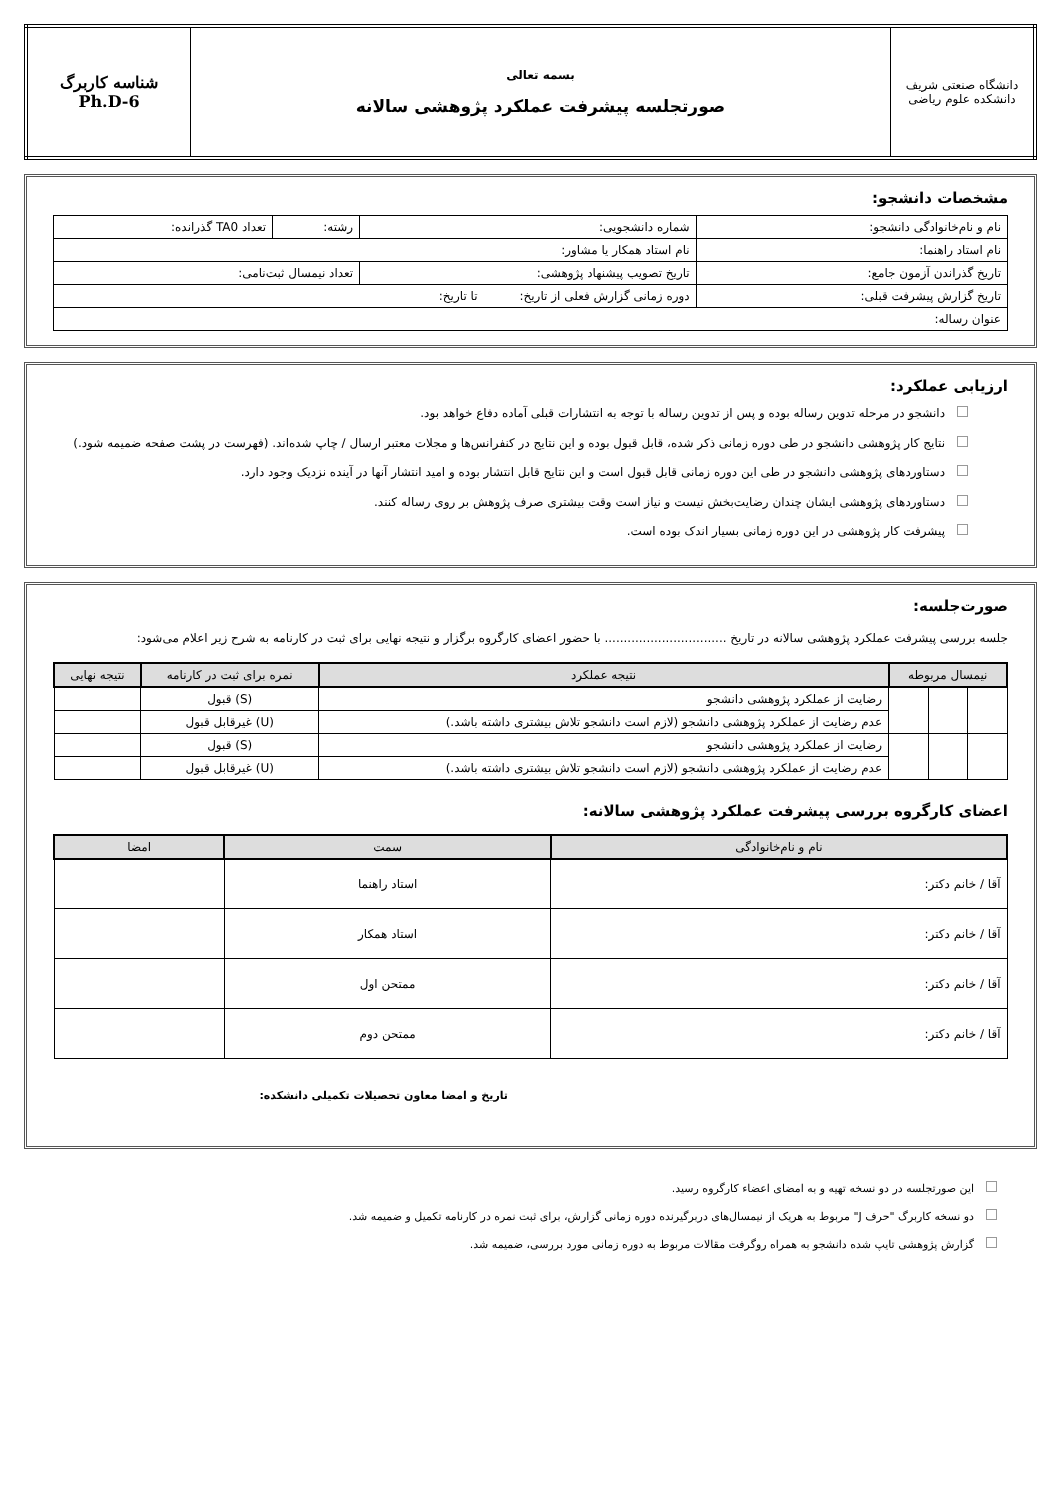| دانشگاه صنعتی شریف دانشکده علوم ریاضی | بسمه تعالی صورتجلسه پیشرفت عملکرد پژوهشی سالانه | شناسه کاربرگ Ph.D-6 |
مشخصات دانشجو:
| نام و نام‌خانوادگی دانشجو: | شماره دانشجویی: | رشته: | تعداد TA0 گذرانده: |
| نام استاد راهنما: | نام استاد همکار یا مشاور: | | |
| تاریخ گذراندن آزمون جامع: | تاریخ تصویب پیشنهاد پژوهشی: | تعداد نیمسال ثبت‌نامی: | |
| تاریخ گزارش پیشرفت قبلی: | دوره زمانی گزارش فعلی از تاریخ: تا تاریخ: | | |
| عنوان رساله: | | | |
ارزیابی عملکرد:
دانشجو در مرحله تدوین رساله بوده و پس از تدوین رساله با توجه به انتشارات قبلی آماده دفاع خواهد بود.
نتایج کار پژوهشی دانشجو در طی دوره زمانی ذکر شده، قابل قبول بوده و این نتایج در کنفرانس‌ها و مجلات معتبر ارسال / چاپ شده‌اند. (فهرست در پشت صفحه ضمیمه شود.)
دستاوردهای پژوهشی دانشجو در طی این دوره زمانی قابل قبول است و این نتایج قابل انتشار بوده و امید انتشار آنها در آینده نزدیک وجود دارد.
دستاوردهای پژوهشی ایشان چندان رضایت‌بخش نیست و نیاز است وقت بیشتری صرف پژوهش بر روی رساله کنند.
پیشرفت کار پژوهشی در این دوره زمانی بسیار اندک بوده است.
صورت‌جلسه:
جلسه بررسی پیشرفت عملکرد پژوهشی سالانه در تاریخ ................................ با حضور اعضای کارگروه برگزار و نتیجه نهایی برای ثبت در کارنامه به شرح زیر اعلام می‌شود:
| نیمسال مربوطه | | | نتیجه عملکرد | نمره برای ثبت در کارنامه | نتیجه نهایی |
| --- | --- | --- | --- | --- | --- |
| | | | رضایت از عملکرد پژوهشی دانشجو | (S) قبول | |
| | | | عدم رضایت از عملکرد پژوهشی دانشجو (لازم است دانشجو تلاش بیشتری داشته باشد.) | (U) غیرقابل قبول | |
| | | | رضایت از عملکرد پژوهشی دانشجو | (S) قبول | |
| | | | عدم رضایت از عملکرد پژوهشی دانشجو (لازم است دانشجو تلاش بیشتری داشته باشد.) | (U) غیرقابل قبول | |
اعضای کارگروه بررسی پیشرفت عملکرد پژوهشی سالانه:
| نام و نام‌خانوادگی | سمت | امضا |
| --- | --- | --- |
| آقا / خانم دکتر: | استاد راهنما | |
| آقا / خانم دکتر: | استاد همکار | |
| آقا / خانم دکتر: | ممتحن اول | |
| آقا / خانم دکتر: | ممتحن دوم | |
تاریخ و امضا معاون تحصیلات تکمیلی دانشکده:
این صورتجلسه در دو نسخه تهیه و به امضای اعضاء کارگروه رسید.
دو نسخه کاربرگ "حرف J" مربوط به هریک از نیمسال‌های دربرگیرنده دوره زمانی گزارش، برای ثبت نمره در کارنامه تکمیل و ضمیمه شد.
گزارش پژوهشی تایپ شده دانشجو به همراه روگرفت مقالات مربوط به دوره زمانی مورد بررسی، ضمیمه شد.